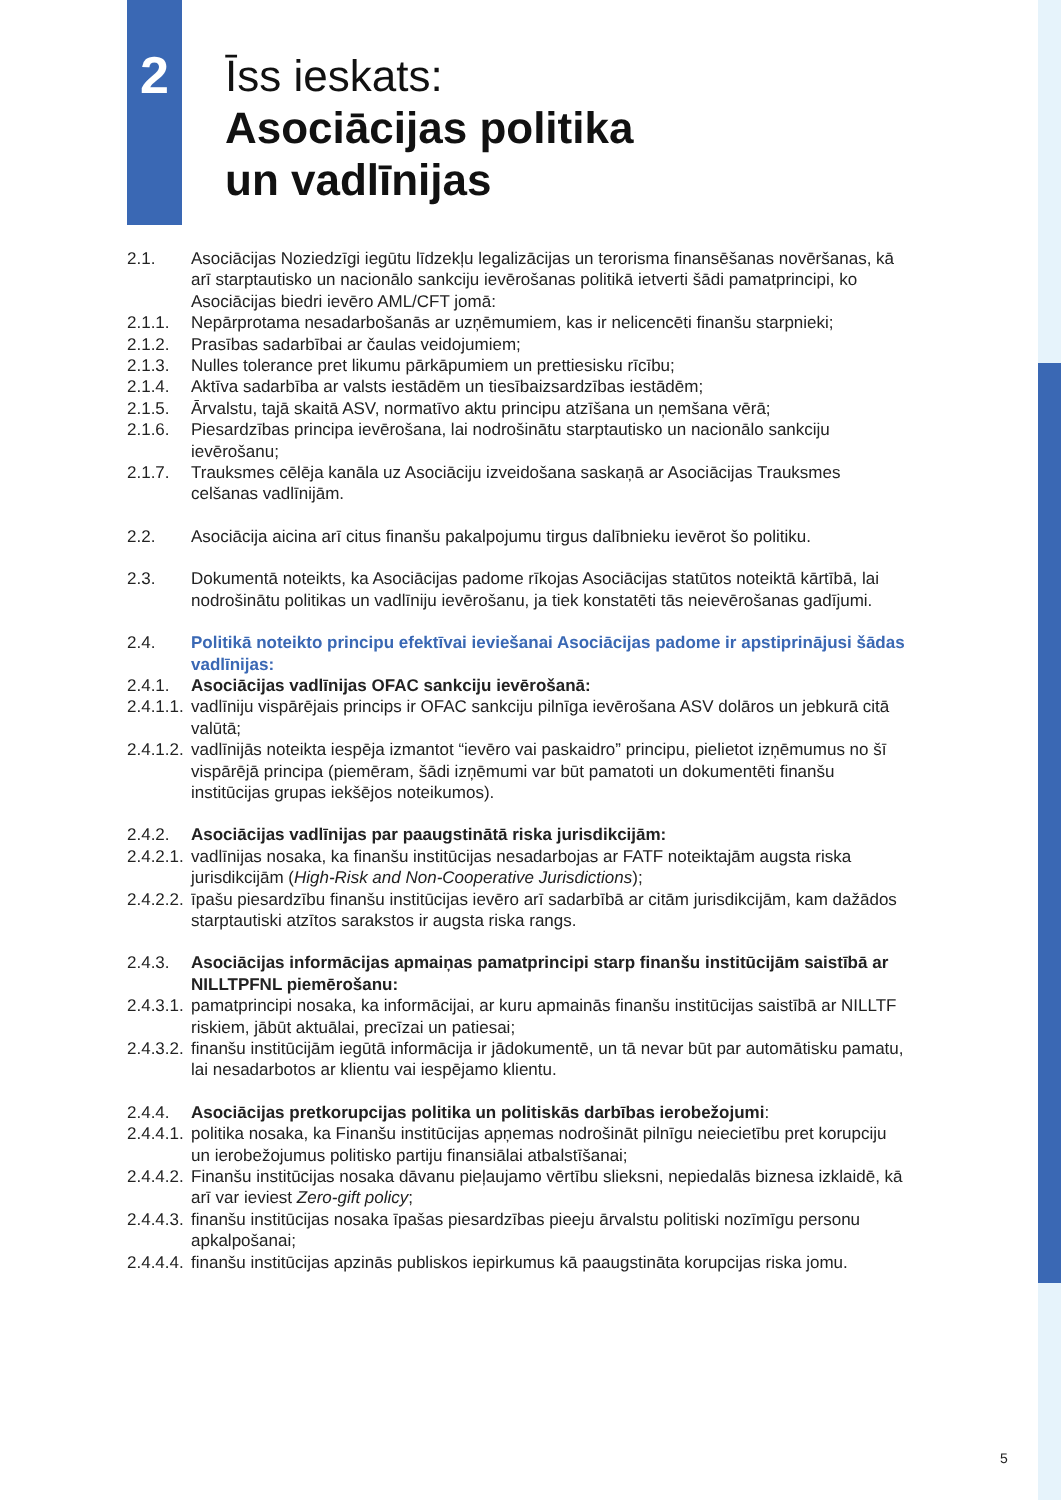2
Īss ieskats:
Asociācijas politika
un vadlīnijas
2.1. Asociācijas Noziedzīgi iegūtu līdzekļu legalizācijas un terorisma finansēšanas novēršanas, kā arī starptautisko un nacionālo sankciju ievērošanas politikā ietverti šādi pamatprincipi, ko Asociācijas biedri ievēro AML/CFT jomā:
2.1.1. Nepārprotama nesadarbošanās ar uzņēmumiem, kas ir nelicencēti finanšu starpnieki;
2.1.2. Prasības sadarbībai ar čaulas veidojumiem;
2.1.3. Nulles tolerance pret likumu pārkāpumiem un prettiesisku rīcību;
2.1.4. Aktīva sadarbība ar valsts iestādēm un tiesībaizsardzības iestādēm;
2.1.5. Ārvalstu, tajā skaitā ASV, normatīvo aktu principu atzīšana un ņemšana vērā;
2.1.6. Piesardzības principa ievērošana, lai nodrošinātu starptautisko un nacionālo sankciju ievērošanu;
2.1.7. Trauksmes cēlēja kanāla uz Asociāciju izveidošana saskaņā ar Asociācijas Trauksmes celšanas vadlīnijām.
2.2. Asociācija aicina arī citus finanšu pakalpojumu tirgus dalībnieku ievērot šo politiku.
2.3. Dokumentā noteikts, ka Asociācijas padome rīkojas Asociācijas statūtos noteiktā kārtībā, lai nodrošinātu politikas un vadlīniju ievērošanu, ja tiek konstatēti tās neievērošanas gadījumi.
2.4. Politikā noteikto principu efektīvai ieviešanai Asociācijas padome ir apstiprinājusi šādas vadlīnijas:
2.4.1. Asociācijas vadlīnijas OFAC sankciju ievērošanā:
2.4.1.1. vadlīniju vispārējais princips ir OFAC sankciju pilnīga ievērošana ASV dolāros un jebkurā citā valūtā;
2.4.1.2. vadlīnijās noteikta iespēja izmantot “ievēro vai paskaidro” principu, pielietot izņēmumus no šī vispārējā principa (piemēram, šādi izņēmumi var būt pamatoti un dokumentēti finanšu institūcijas grupas iekšējos noteikumos).
2.4.2. Asociācijas vadlīnijas par paaugstinātā riska jurisdikcijām:
2.4.2.1. vadlīnijas nosaka, ka finanšu institūcijas nesadarbojas ar FATF noteiktajām augsta riska jurisdikcijām (High-Risk and Non-Cooperative Jurisdictions);
2.4.2.2. īpašu piesardzību finanšu institūcijas ievēro arī sadarbībā ar citām jurisdikcijām, kam dažādos starptautiski atzītos sarakstos ir augsta riska rangs.
2.4.3. Asociācijas informācijas apmaiņas pamatprincipi starp finanšu institūcijām saistībā ar NILLTPFNL piemērošanu:
2.4.3.1. pamatprincipi nosaka, ka informācijai, ar kuru apmainās finanšu institūcijas saistībā ar NILLTF riskiem, jābūt aktuālai, precīzai un patiesai;
2.4.3.2. finanšu institūcijām iegūtā informācija ir jādokumentē, un tā nevar būt par automātisku pamatu, lai nesadarbotos ar klientu vai iespējamo klientu.
2.4.4. Asociācijas pretkorupcijas politika un politiskās darbības ierobežojumi:
2.4.4.1. politika nosaka, ka Finanšu institūcijas apņemas nodrošināt pilnīgu neiecietību pret korupciju un ierobežojumus politisko partiju finansiālai atbalstīšanai;
2.4.4.2. Finanšu institūcijas nosaka dāvanu pieļaujamo vērtību slieksni, nepiedalās biznesa izklaidē, kā arī var ieviest Zero-gift policy;
2.4.4.3. finanšu institūcijas nosaka īpašas piesardzības pieeju ārvalstu politiski nozīmīgu personu apkalpošanai;
2.4.4.4. finanšu institūcijas apzinās publiskos iepirkumus kā paaugstināta korupcijas riska jomu.
5